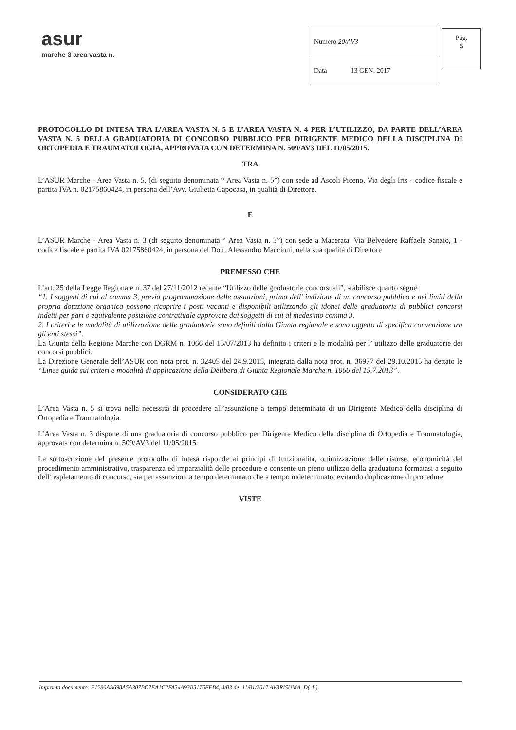asur
marche 3 area vasta n.
| Numero 20/AV3 |
| Data 13 GEN. 2017 |
Pag.
5
PROTOCOLLO DI INTESA TRA L’AREA VASTA N. 5 E L’AREA VASTA N. 4 PER L’UTILIZZO, DA PARTE DELL’AREA VASTA N. 5 DELLA GRADUATORIA DI CONCORSO PUBBLICO PER DIRIGENTE MEDICO DELLA DISCIPLINA DI ORTOPEDIA E TRAUMATOLOGIA, APPROVATA CON DETERMINA N. 509/AV3 DEL 11/05/2015.
TRA
L’ASUR Marche - Area Vasta n. 5, (di seguito denominata “ Area Vasta n. 5”) con sede ad Ascoli Piceno, Via degli Iris - codice fiscale e partita IVA n. 02175860424, in persona dell’Avv. Giulietta Capocasa, in qualità di Direttore.
E
L’ASUR Marche - Area Vasta n. 3 (di seguito denominata “ Area Vasta n. 3”) con sede a Macerata, Via Belvedere Raffaele Sanzio, 1 - codice fiscale e partita IVA 02175860424, in persona del Dott. Alessandro Maccioni, nella sua qualità di Direttore
PREMESSO CHE
L’art. 25 della Legge Regionale n. 37 del 27/11/2012 recante “Utilizzo delle graduatorie concorsuali”, stabilisce quanto segue:
“1. I soggetti di cui al comma 3, previa programmazione delle assunzioni, prima dell’ indizione di un concorso pubblico e nei limiti della propria dotazione organica possono ricoprire i posti vacanti e disponibili utilizzando gli idonei delle graduatorie di pubblici concorsi indetti per pari o equivalente posizione contrattuale approvate dai soggetti di cui al medesimo comma 3.
2. I criteri e le modalità di utilizzazione delle graduatorie sono definiti dalla Giunta regionale e sono oggetto di specifica convenzione tra gli enti stessi”.
La Giunta della Regione Marche con DGRM n. 1066 del 15/07/2013 ha definito i criteri e le modalità per l’ utilizzo delle graduatorie dei concorsi pubblici.
La Direzione Generale dell’ASUR con nota prot. n. 32405 del 24.9.2015, integrata dalla nota prot. n. 36977 del 29.10.2015 ha dettato le “Linee guida sui criteri e modalità di applicazione della Delibera di Giunta Regionale Marche n. 1066 del 15.7.2013”.
CONSIDERATO CHE
L’Area Vasta n. 5 si trova nella necessità di procedere all’assunzione a tempo determinato di un Dirigente Medico della disciplina di Ortopedia e Traumatologia.
L’Area Vasta n. 3 dispone di una graduatoria di concorso pubblico per Dirigente Medico della disciplina di Ortopedia e Traumatologia, approvata con determina n. 509/AV3 del 11/05/2015.
La sottoscrizione del presente protocollo di intesa risponde ai principi di funzionalità, ottimizzazione delle risorse, economicità del procedimento amministrativo, trasparenza ed imparzialità delle procedure e consente un pieno utilizzo della graduatoria formatasi a seguito dell’ espletamento di concorso, sia per assunzioni a tempo determinato che a tempo indeterminato, evitando duplicazione di procedure
VISTE
Impronta documento: F1280AA698A5A307BC7EA1C2FA34A93B5176FFB4, 4/03 del 11/01/2017 AV3RISUMA_D(_L)